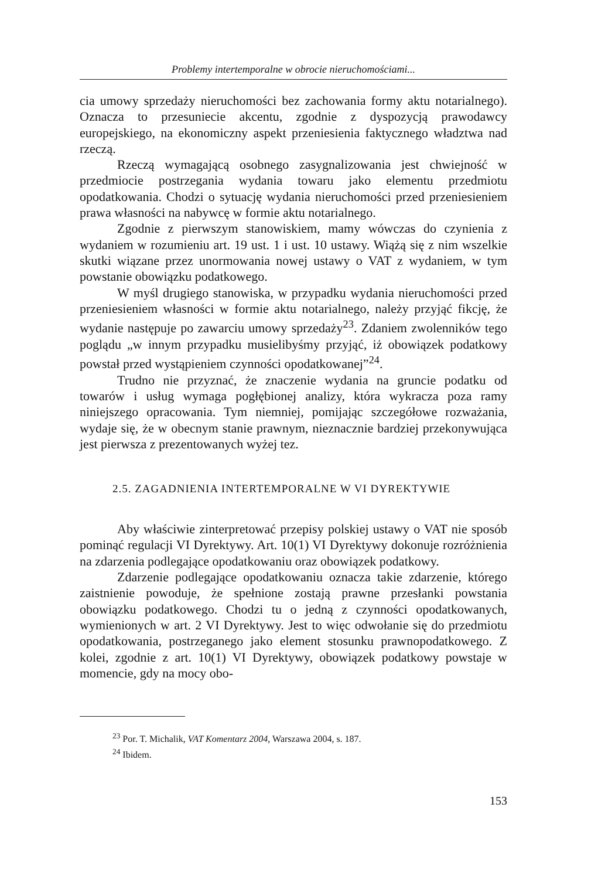Problemy intertemporalne w obrocie nieruchomościami...
cia umowy sprzedaży nieruchomości bez zachowania formy aktu notarialnego). Oznacza to przesuniecie akcentu, zgodnie z dyspozycją prawodawcy europejskiego, na ekonomiczny aspekt przeniesienia faktycznego władztwa nad rzeczą.
Rzeczą wymagającą osobnego zasygnalizowania jest chwiejność w przedmiocie postrzegania wydania towaru jako elementu przedmiotu opodatkowania. Chodzi o sytuację wydania nieruchomości przed przeniesieniem prawa własności na nabywcę w formie aktu notarialnego.
Zgodnie z pierwszym stanowiskiem, mamy wówczas do czynienia z wydaniem w rozumieniu art. 19 ust. 1 i ust. 10 ustawy. Wiążą się z nim wszelkie skutki wiązane przez unormowania nowej ustawy o VAT z wydaniem, w tym powstanie obowiązku podatkowego.
W myśl drugiego stanowiska, w przypadku wydania nieruchomości przed przeniesieniem własności w formie aktu notarialnego, należy przyjąć fikcję, że wydanie następuje po zawarciu umowy sprzedaży<sup>23</sup>. Zdaniem zwolenników tego poglądu „w innym przypadku musielibyśmy przyjąć, iż obowiązek podatkowy powstał przed wystąpieniem czynności opodatkowanej”<sup>24</sup>.
Trudno nie przyznać, że znaczenie wydania na gruncie podatku od towarów i usług wymaga pogłębionej analizy, która wykracza poza ramy niniejszego opracowania. Tym niemniej, pomijając szczegółowe rozważania, wydaje się, że w obecnym stanie prawnym, nieznacznie bardziej przekonywująca jest pierwsza z prezentowanych wyżej tez.
2.5. ZAGADNIENIA INTERTEMPORALNE W VI DYREKTYWIE
Aby właściwie zinterpretować przepisy polskiej ustawy o VAT nie sposób pominąć regulacji VI Dyrektywy. Art. 10(1) VI Dyrektywy dokonuje rozróżnienia na zdarzenia podlegające opodatkowaniu oraz obowiązek podatkowy.
Zdarzenie podlegające opodatkowaniu oznacza takie zdarzenie, którego zaistnienie powoduje, że spełnione zostają prawne przesłanki powstania obowiązku podatkowego. Chodzi tu o jedną z czynności opodatkowanych, wymienionych w art. 2 VI Dyrektywy. Jest to więc odwołanie się do przedmiotu opodatkowania, postrzeganego jako element stosunku prawnopodatkowego. Z kolei, zgodnie z art. 10(1) VI Dyrektywy, obowiązek podatkowy powstaje w momencie, gdy na mocy obo-
<sup>23</sup> Por. T. Michalik, VAT Komentarz 2004, Warszawa 2004, s. 187.
<sup>24</sup> Ibidem.
153